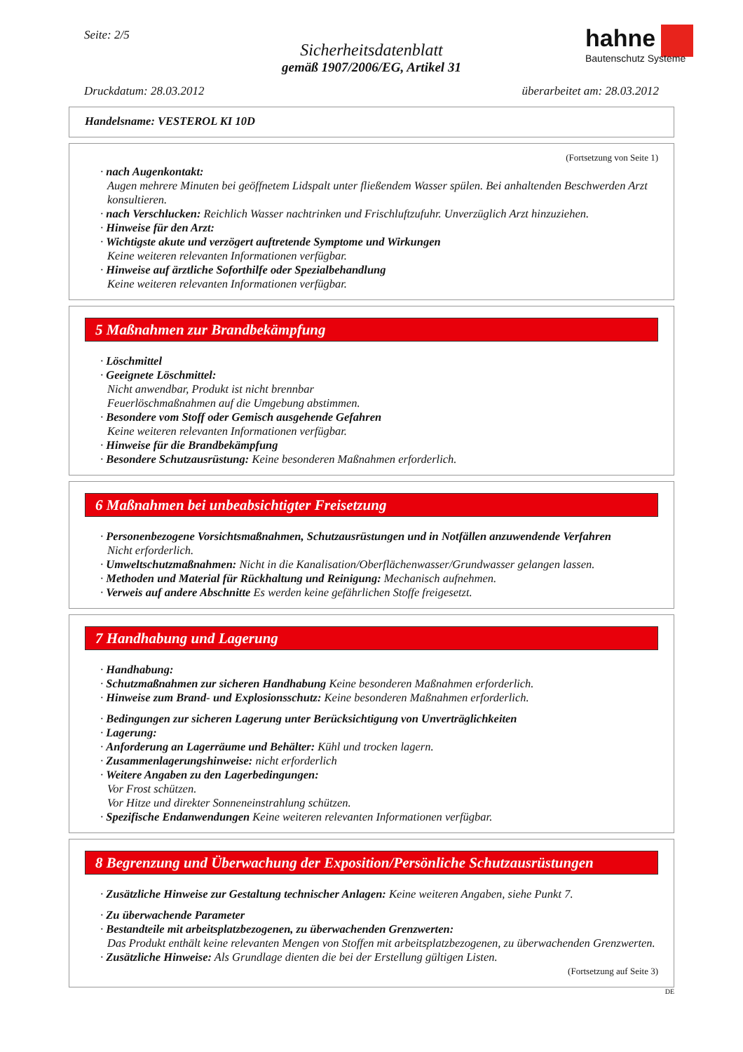Seite: 2/5
Sicherheitsdatenblatt
gemäß 1907/2006/EG, Artikel 31
hahne
Bautenschutz Systeme
Druckdatum: 28.03.2012 überarbeitet am: 28.03.2012
Handelsname: VESTEROL KI 10D
(Fortsetzung von Seite 1)
· nach Augenkontakt:
Augen mehrere Minuten bei geöffnetem Lidspalt unter fließendem Wasser spülen. Bei anhaltenden Beschwerden Arzt konsultieren.
· nach Verschlucken: Reichlich Wasser nachtrinken und Frischluftzufuhr. Unverzüglich Arzt hinzuziehen.
· Hinweise für den Arzt:
· Wichtigste akute und verzögert auftretende Symptome und Wirkungen
Keine weiteren relevanten Informationen verfügbar.
· Hinweise auf ärztliche Soforthilfe oder Spezialbehandlung
Keine weiteren relevanten Informationen verfügbar.
5 Maßnahmen zur Brandbekämpfung
· Löschmittel
· Geeignete Löschmittel:
Nicht anwendbar, Produkt ist nicht brennbar
Feuerlöschmaßnahmen auf die Umgebung abstimmen.
· Besondere vom Stoff oder Gemisch ausgehende Gefahren
Keine weiteren relevanten Informationen verfügbar.
· Hinweise für die Brandbekämpfung
· Besondere Schutzausrüstung: Keine besonderen Maßnahmen erforderlich.
6 Maßnahmen bei unbeabsichtigter Freisetzung
· Personenbezogene Vorsichtsmaßnahmen, Schutzausrüstungen und in Notfällen anzuwendende Verfahren
Nicht erforderlich.
· Umweltschutzmaßnahmen: Nicht in die Kanalisation/Oberflächenwasser/Grundwasser gelangen lassen.
· Methoden und Material für Rückhaltung und Reinigung: Mechanisch aufnehmen.
· Verweis auf andere Abschnitte Es werden keine gefährlichen Stoffe freigesetzt.
7 Handhabung und Lagerung
· Handhabung:
· Schutzmaßnahmen zur sicheren Handhabung Keine besonderen Maßnahmen erforderlich.
· Hinweise zum Brand- und Explosionsschutz: Keine besonderen Maßnahmen erforderlich.
· Bedingungen zur sicheren Lagerung unter Berücksichtigung von Unverträglichkeiten
· Lagerung:
· Anforderung an Lagerräume und Behälter: Kühl und trocken lagern.
· Zusammenlagerungshinweise: nicht erforderlich
· Weitere Angaben zu den Lagerbedingungen:
Vor Frost schützen.
Vor Hitze und direkter Sonneneinstrahlung schützen.
· Spezifische Endanwendungen Keine weiteren relevanten Informationen verfügbar.
8 Begrenzung und Überwachung der Exposition/Persönliche Schutzausrüstungen
· Zusätzliche Hinweise zur Gestaltung technischer Anlagen: Keine weiteren Angaben, siehe Punkt 7.
· Zu überwachende Parameter
· Bestandteile mit arbeitsplatzbezogenen, zu überwachenden Grenzwerten:
Das Produkt enthält keine relevanten Mengen von Stoffen mit arbeitsplatzbezogenen, zu überwachenden Grenzwerten.
· Zusätzliche Hinweise: Als Grundlage dienten die bei der Erstellung gültigen Listen.
(Fortsetzung auf Seite 3)
DE